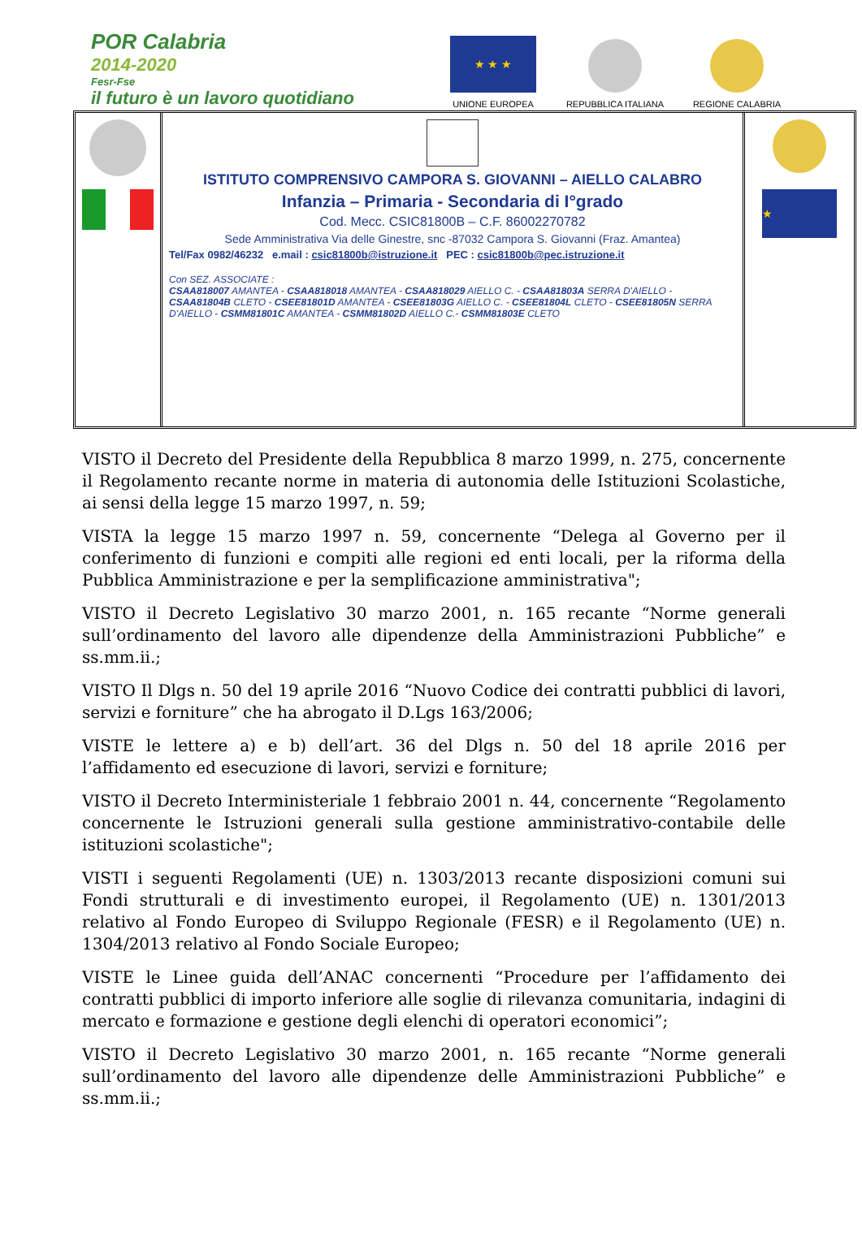POR Calabria
2014-2020
Fesr-Fse
il futuro è un lavoro quotidiano
★ ★ ★
UNIONE EUROPEA
REPUBBLICA ITALIANA
REGIONE CALABRIA
ISTITUTO COMPRENSIVO CAMPORA S. GIOVANNI – AIELLO CALABRO
Infanzia – Primaria - Secondaria di I°grado
Cod. Mecc. CSIC81800B – C.F. 86002270782
Sede Amministrativa Via delle Ginestre, snc -87032 Campora S. Giovanni (Fraz. Amantea)
Tel/Fax 0982/46232 e.mail : csic81800b@istruzione.it PEC : csic81800b@pec.istruzione.it
Con SEZ. ASSOCIATE :
CSAA818007 AMANTEA - CSAA818018 AMANTEA - CSAA818029 AIELLO C. - CSAA81803A SERRA D'AIELLO - CSAA81804B CLETO - CSEE81801D AMANTEA - CSEE81803G AIELLO C. - CSEE81804L CLETO - CSEE81805N SERRA D'AIELLO - CSMM81801C AMANTEA - CSMM81802D AIELLO C.- CSMM81803E CLETO
★
VISTO il Decreto del Presidente della Repubblica 8 marzo 1999, n. 275, concernente il Regolamento recante norme in materia di autonomia delle Istituzioni Scolastiche, ai sensi della legge 15 marzo 1997, n. 59;
VISTA la legge 15 marzo 1997 n. 59, concernente “Delega al Governo per il conferimento di funzioni e compiti alle regioni ed enti locali, per la riforma della Pubblica Amministrazione e per la semplificazione amministrativa";
VISTO il Decreto Legislativo 30 marzo 2001, n. 165 recante “Norme generali sull’ordinamento del lavoro alle dipendenze della Amministrazioni Pubbliche” e ss.mm.ii.;
VISTO Il Dlgs n. 50 del 19 aprile 2016 “Nuovo Codice dei contratti pubblici di lavori, servizi e forniture” che ha abrogato il D.Lgs 163/2006;
VISTE le lettere a) e b) dell’art. 36 del Dlgs n. 50 del 18 aprile 2016 per l’affidamento ed esecuzione di lavori, servizi e forniture;
VISTO il Decreto Interministeriale 1 febbraio 2001 n. 44, concernente “Regolamento concernente le Istruzioni generali sulla gestione amministrativo-contabile delle istituzioni scolastiche";
VISTI i seguenti Regolamenti (UE) n. 1303/2013 recante disposizioni comuni sui Fondi strutturali e di investimento europei, il Regolamento (UE) n. 1301/2013 relativo al Fondo Europeo di Sviluppo Regionale (FESR) e il Regolamento (UE) n. 1304/2013 relativo al Fondo Sociale Europeo;
VISTE le Linee guida dell’ANAC concernenti “Procedure per l’affidamento dei contratti pubblici di importo inferiore alle soglie di rilevanza comunitaria, indagini di mercato e formazione e gestione degli elenchi di operatori economici”;
VISTO il Decreto Legislativo 30 marzo 2001, n. 165 recante “Norme generali sull’ordinamento del lavoro alle dipendenze delle Amministrazioni Pubbliche” e ss.mm.ii.;